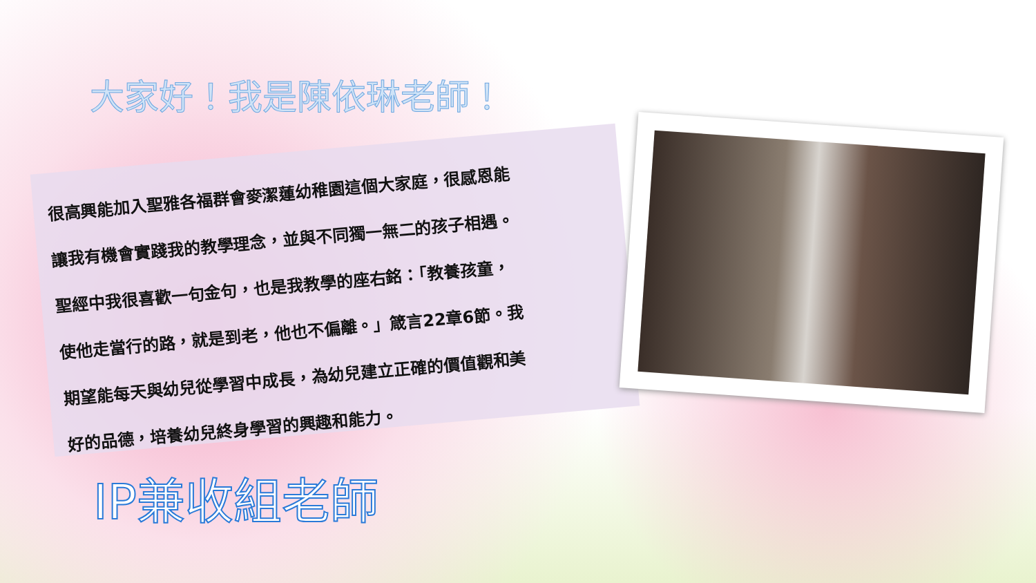大家好！我是陳依琳老師！
很高興能加入聖雅各福群會麥潔蓮幼稚園這個大家庭，很感恩能
讓我有機會實踐我的教學理念，並與不同獨一無二的孩子相遇。
聖經中我很喜歡一句金句，也是我教學的座右銘：「教養孩童，
使他走當行的路，就是到老，他也不偏離。」箴言22章6節。我
期望能每天與幼兒從學習中成長，為幼兒建立正確的價值觀和美
好的品德，培養幼兒終身學習的興趣和能力。
IP兼收組老師